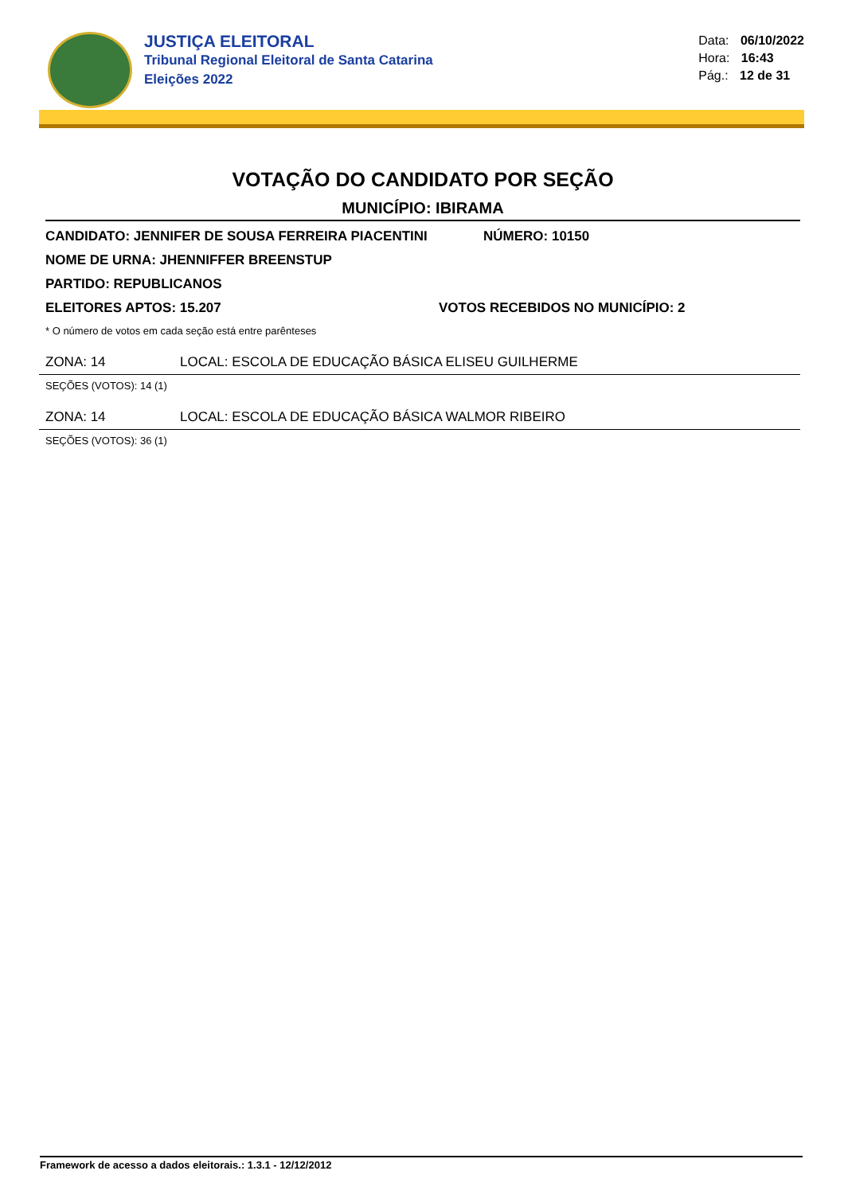JUSTIÇA ELEITORAL
Tribunal Regional Eleitoral de Santa Catarina
Eleições 2022
Data: 06/10/2022
Hora: 16:43
Pág.: 12 de 31
VOTAÇÃO DO CANDIDATO POR SEÇÃO
MUNICÍPIO: IBIRAMA
CANDIDATO: JENNIFER DE SOUSA FERREIRA PIACENTINI NÚMERO: 10150
NOME DE URNA: JHENNIFFER BREENSTUP
PARTIDO: REPUBLICANOS
ELEITORES APTOS: 15.207 VOTOS RECEBIDOS NO MUNICÍPIO: 2
* O número de votos em cada seção está entre parênteses
ZONA: 14 LOCAL: ESCOLA DE EDUCAÇÃO BÁSICA ELISEU GUILHERME
SEÇÕES (VOTOS): 14 (1)
ZONA: 14 LOCAL: ESCOLA DE EDUCAÇÃO BÁSICA WALMOR RIBEIRO
SEÇÕES (VOTOS): 36 (1)
Framework de acesso a dados eleitorais.: 1.3.1 - 12/12/2012